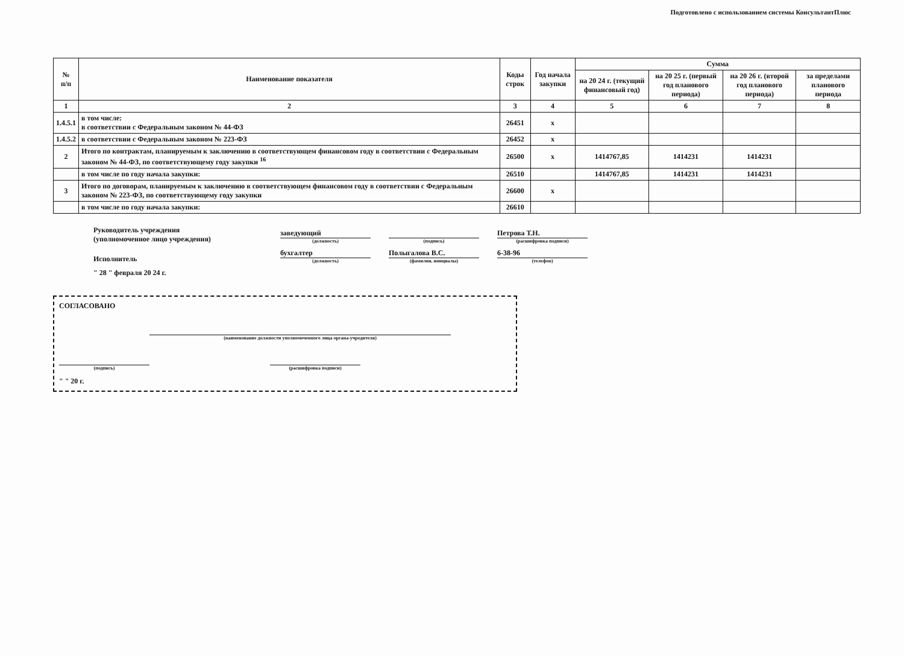Подготовлено с использованием системы КонсультантПлюс
| № п/п | Наименование показателя | Коды строк | Год начала закупки | Сумма | | | |
| --- | --- | --- | --- | --- | --- | --- | --- |
| | | | | на 20 24 г. (текущий финансовый год) | на 20 25 г. (первый год планового периода) | на 20 26 г. (второй год планового периода) | за пределами планового периода |
| 1 | 2 | 3 | 4 | 5 | 6 | 7 | 8 |
| 1.4.5.1 | в том числе: в соответствии с Федеральным законом № 44-ФЗ | 26451 | х | | | | |
| 1.4.5.2 | в соответствии с Федеральным законом № 223-ФЗ | 26452 | х | | | | |
| 2 | Итого по контрактам, планируемым к заключению в соответствующем финансовом году в соответствии с Федеральным законом № 44-ФЗ, по соответствующему году закупки <sup>16</sup> | 26500 | х | 1414767,85 | 1414231 | 1414231 | |
| | в том числе по году начала закупки: | 26510 | | 1414767,85 | 1414231 | 1414231 | |
| 3 | Итого по договорам, планируемым к заключению в соответствующем финансовом году в соответствии с Федеральным законом № 223-ФЗ, по соответствующему году закупки | 26600 | х | | | | |
| | в том числе по году начала закупки: | 26610 | | | | | |
Руководитель учреждения
(уполномоченное лицо учреждения)
заведующий
(должность)
(подпись)
Петрова Т.Н.
(расшифровка подписи)
Исполнитель
бухгалтер
(должность)
Полыгалова В.С.
(фамилия, инициалы)
6-38-96
(телефон)
" 28 " февраля 20 24 г.
СОГЛАСОВАНО
(наименование должности уполномоченного лица органа-учредителя)
(подпись) (расшифровка подписи)
" " 20 г.